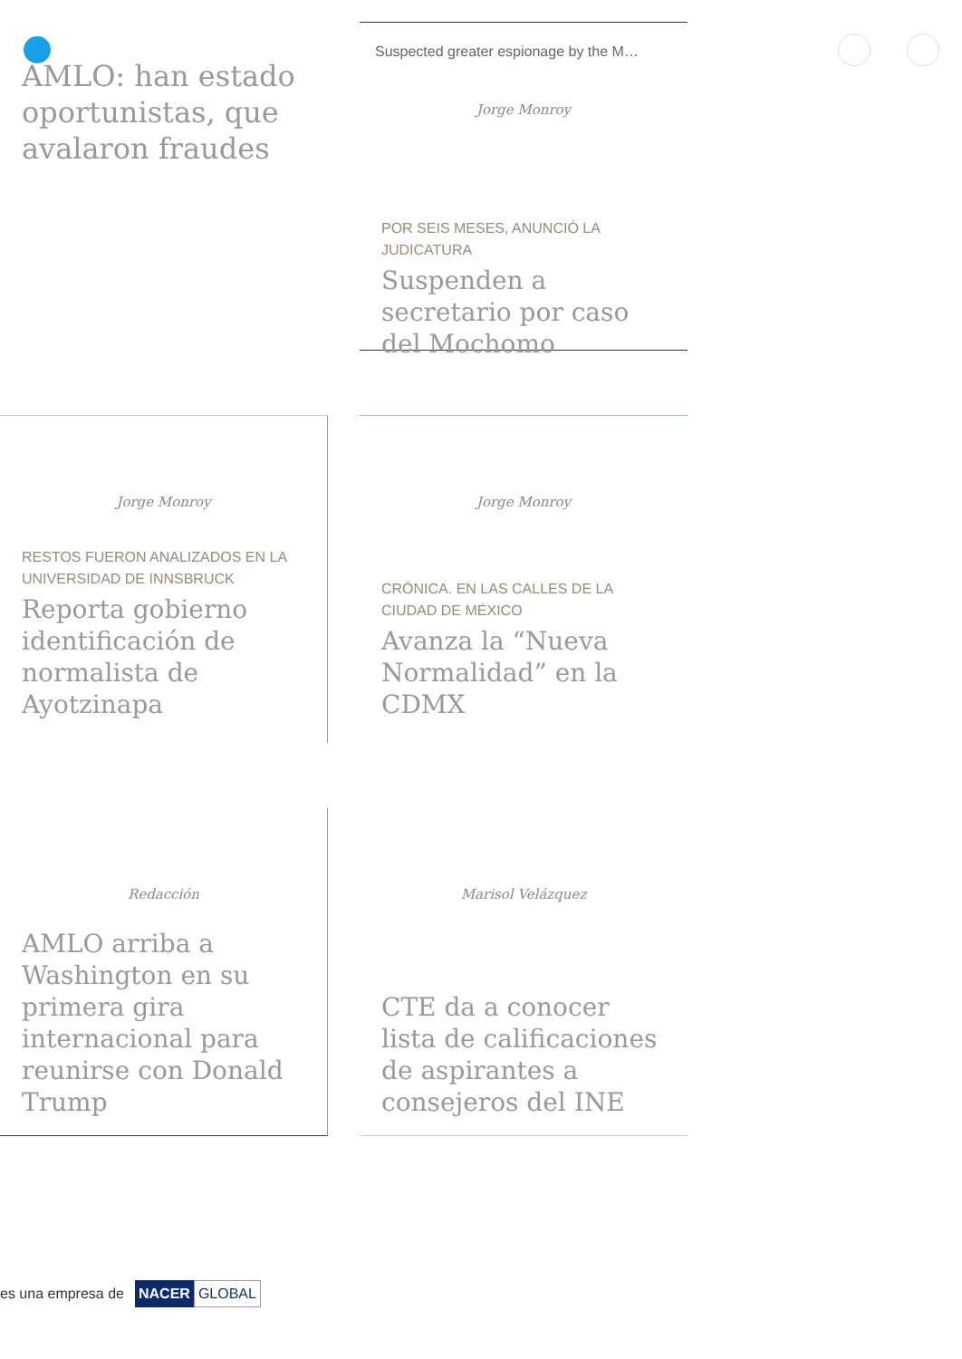AMLO: han estado oportunistas, que avalaron fraudes
Suspected greater espionage by the M…
Jorge Monroy
POR SEIS MESES, ANUNCIÓ LA JUDICATURA
Suspenden a secretario por caso del Mochomo
Jorge Monroy
RESTOS FUERON ANALIZADOS EN LA UNIVERSIDAD DE INNSBRUCK
Reporta gobierno identificación de normalista de Ayotzinapa
Jorge Monroy
CRÓNICA. EN LAS CALLES DE LA CIUDAD DE MÉXICO
Avanza la “Nueva Normalidad” en la CDMX
Redacción
AMLO arriba a Washington en su primera gira internacional para reunirse con Donald Trump
Marisol Velázquez
CTE da a conocer lista de calificaciones de aspirantes a consejeros del INE
es una empresa de NACER GLOBAL